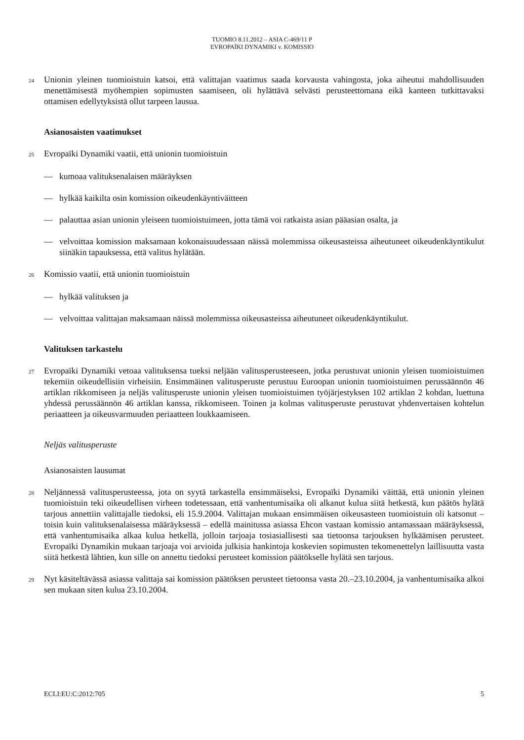TUOMIO 8.11.2012 – ASIA C-469/11 P
EVROPAÏKI DYNAMIKI v. KOMISSIO
24
Unionin yleinen tuomioistuin katsoi, että valittajan vaatimus saada korvausta vahingosta, joka aiheutui mahdollisuuden menettämisestä myöhempien sopimusten saamiseen, oli hylättävä selvästi perusteettomana eikä kanteen tutkittavaksi ottamisen edellytyksistä ollut tarpeen lausua.
Asianosaisten vaatimukset
25
Evropaïki Dynamiki vaatii, että unionin tuomioistuin
— kumoaa valituksenalaisen määräyksen
— hylkää kaikilta osin komission oikeudenkäyntiväitteen
— palauttaa asian unionin yleiseen tuomioistuimeen, jotta tämä voi ratkaista asian pääasian osalta, ja
— velvoittaa komission maksamaan kokonaisuudessaan näissä molemmissa oikeusasteissa aiheutuneet oikeudenkäyntikulut siinäkin tapauksessa, että valitus hylätään.
26
Komissio vaatii, että unionin tuomioistuin
— hylkää valituksen ja
— velvoittaa valittajan maksamaan näissä molemmissa oikeusasteissa aiheutuneet oikeudenkäyntikulut.
Valituksen tarkastelu
27
Evropaïki Dynamiki vetoaa valituksensa tueksi neljään valitusperusteeseen, jotka perustuvat unionin yleisen tuomioistuimen tekemiin oikeudellisiin virheisiin. Ensimmäinen valitusperuste perustuu Euroopan unionin tuomioistuimen perussäännön 46 artiklan rikkomiseen ja neljäs valitusperuste unionin yleisen tuomioistuimen työjärjestyksen 102 artiklan 2 kohdan, luettuna yhdessä perussäännön 46 artiklan kanssa, rikkomiseen. Toinen ja kolmas valitusperuste perustuvat yhdenvertaisen kohtelun periaatteen ja oikeusvarmuuden periaatteen loukkaamiseen.
Neljäs valitusperuste
Asianosaisten lausumat
28
Neljännessä valitusperusteessa, jota on syytä tarkastella ensimmäiseksi, Evropaïki Dynamiki väittää, että unionin yleinen tuomioistuin teki oikeudellisen virheen todetessaan, että vanhentumisaika oli alkanut kulua siitä hetkestä, kun päätös hylätä tarjous annettiin valittajalle tiedoksi, eli 15.9.2004. Valittajan mukaan ensimmäisen oikeusasteen tuomioistuin oli katsonut – toisin kuin valituksenalaisessa määräyksessä – edellä mainitussa asiassa Ehcon vastaan komissio antamassaan määräyksessä, että vanhentumisaika alkaa kulua hetkellä, jolloin tarjoaja tosiasiallisesti saa tietoonsa tarjouksen hylkäämisen perusteet. Evropaïki Dynamikin mukaan tarjoaja voi arvioida julkisia hankintoja koskevien sopimusten tekomenettelyn laillisuutta vasta siitä hetkestä lähtien, kun sille on annettu tiedoksi perusteet komission päätökselle hylätä sen tarjous.
29
Nyt käsiteltävässä asiassa valittaja sai komission päätöksen perusteet tietoonsa vasta 20.–23.10.2004, ja vanhentumisaika alkoi sen mukaan siten kulua 23.10.2004.
ECLI:EU:C:2012:705 5